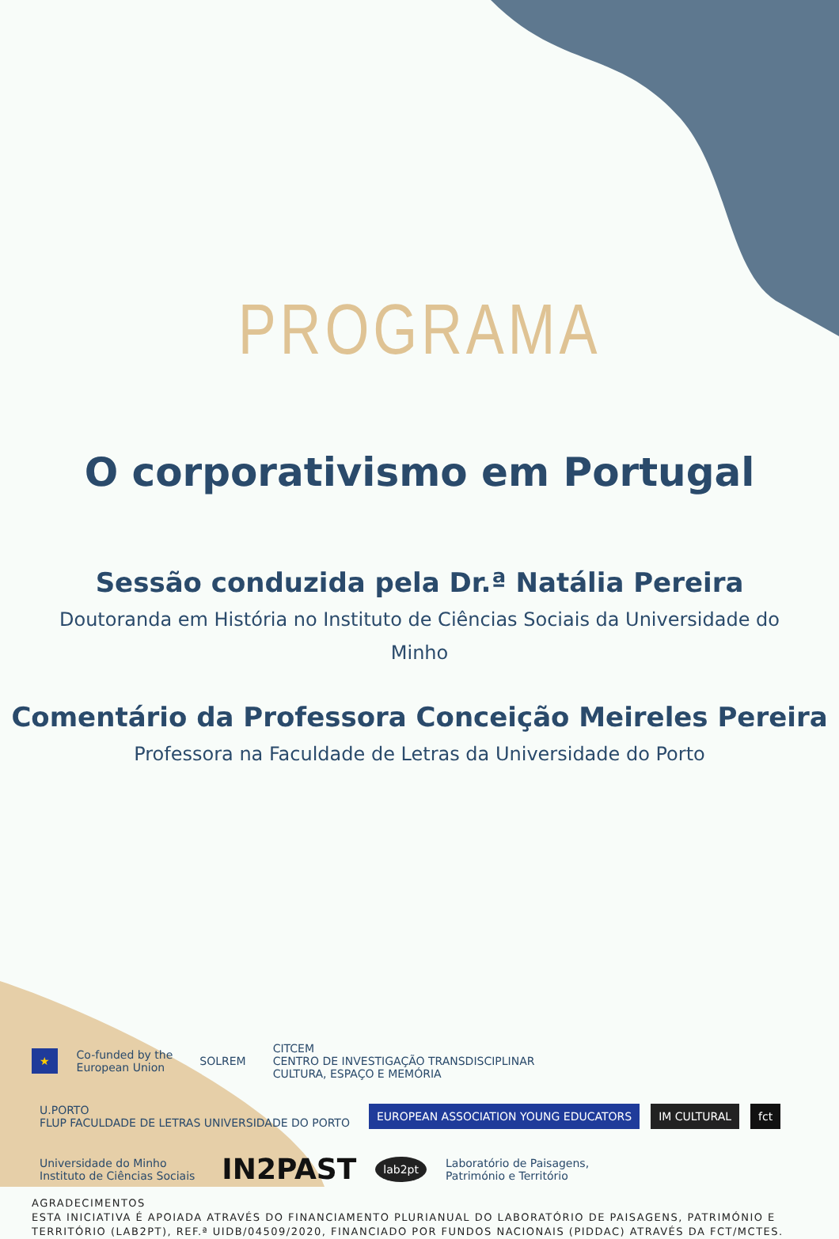PROGRAMA
O corporativismo em Portugal
Sessão conduzida pela Dr.ª Natália Pereira
Doutoranda em História no Instituto de Ciências Sociais da Universidade do
Minho
Comentário da Professora Conceição Meireles Pereira
Professora na Faculdade de Letras da Universidade do Porto
★ Co-funded by the
European Union SOLREM CITCEM
CENTRO DE INVESTIGAÇÃO TRANSDISCIPLINAR
CULTURA, ESPAÇO E MEMÓRIA U.PORTO
FLUP FACULDADE DE LETRAS UNIVERSIDADE DO PORTO EUROPEAN ASSOCIATION YOUNG EDUCATORS IM CULTURAL fct Universidade do Minho
Instituto de Ciências Sociais IN2PAST lab2pt Laboratório de Paisagens,
Património e Território
AGRADECIMENTOS
ESTA INICIATIVA É APOIADA ATRAVÉS DO FINANCIAMENTO PLURIANUAL DO LABORATÓRIO DE PAISAGENS, PATRIMÓNIO E TERRITÓRIO (LAB2PT), REF.ª UIDB/04509/2020, FINANCIADO POR FUNDOS NACIONAIS (PIDDAC) ATRAVÉS DA FCT/MCTES.